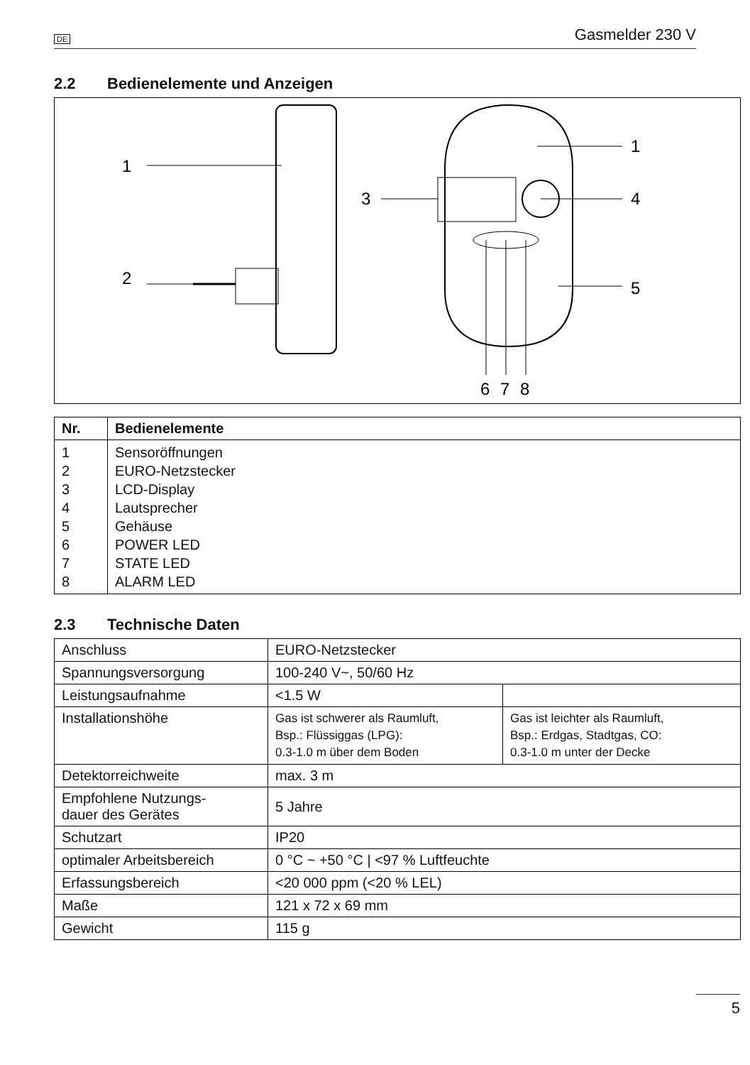DE Gasmelder 230 V
2.2 Bedienelemente und Anzeigen
1
2
3
4
1
5
6
7
8
| Nr. | Bedienelemente |
| --- | --- |
| 1 2 3 4 5 6 7 8 | Sensoröffnungen EURO-Netzstecker LCD-Display Lautsprecher Gehäuse POWER LED STATE LED ALARM LED |
2.3 Technische Daten
| Anschluss | EURO-Netzstecker | |
| Spannungsversorgung | 100-240 V~, 50/60 Hz | |
| Leistungsaufnahme | <1.5 W | |
| Installationshöhe | Gas ist schwerer als Raumluft, Bsp.: Flüssiggas (LPG): 0.3-1.0 m über dem Boden | Gas ist leichter als Raumluft, Bsp.: Erdgas, Stadtgas, CO: 0.3-1.0 m unter der Decke |
| Detektorreichweite | max. 3 m | |
| Empfohlene Nutzungs- dauer des Gerätes | 5 Jahre | |
| Schutzart | IP20 | |
| optimaler Arbeitsbereich | 0 °C ~ +50 °C / <97 % Luftfeuchte | |
| Erfassungsbereich | <20 000 ppm (<20 % LEL) | |
| Maße | 121 x 72 x 69 mm | |
| Gewicht | 115 g | |
5